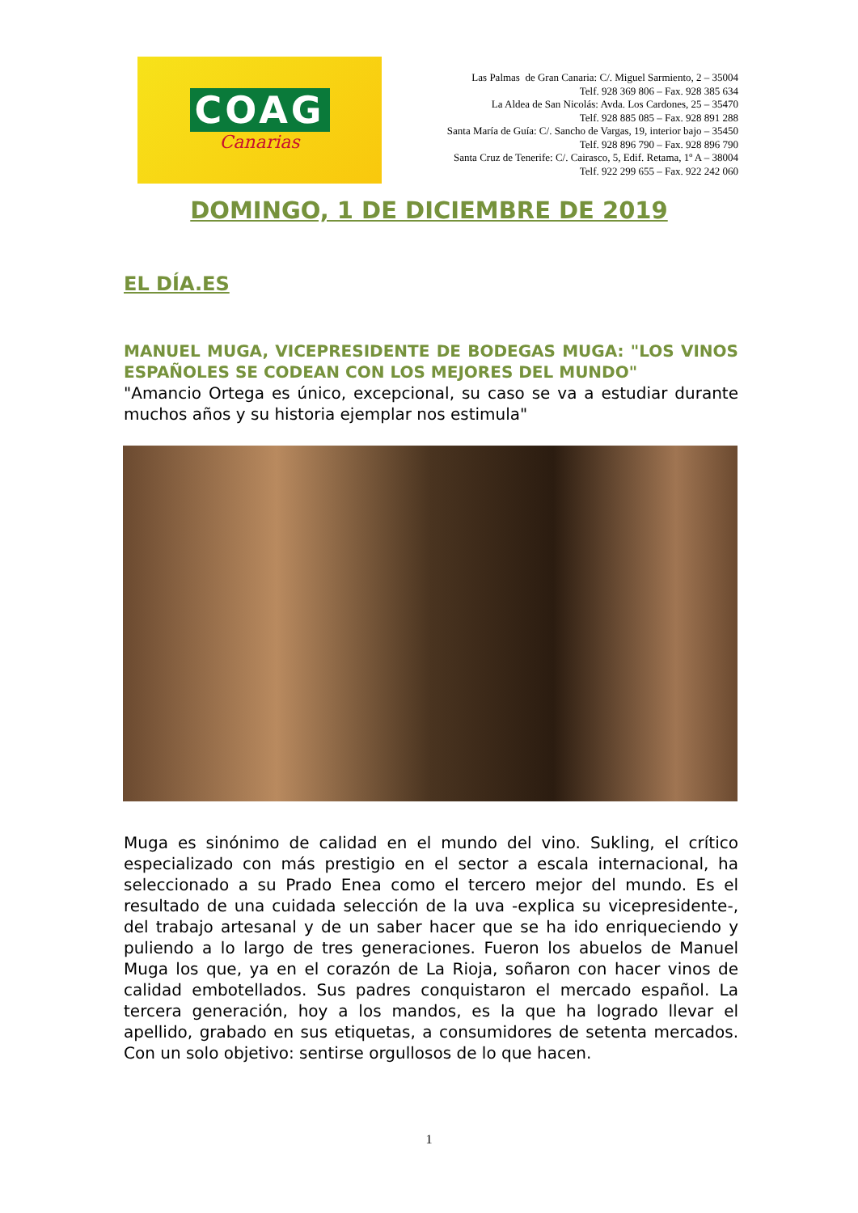COAG
Canarias
Las Palmas de Gran Canaria: C/. Miguel Sarmiento, 2 – 35004
Telf. 928 369 806 – Fax. 928 385 634
La Aldea de San Nicolás: Avda. Los Cardones, 25 – 35470
Telf. 928 885 085 – Fax. 928 891 288
Santa María de Guía: C/. Sancho de Vargas, 19, interior bajo – 35450
Telf. 928 896 790 – Fax. 928 896 790
Santa Cruz de Tenerife: C/. Cairasco, 5, Edif. Retama, 1º A – 38004
Telf. 922 299 655 – Fax. 922 242 060
DOMINGO, 1 DE DICIEMBRE DE 2019
EL DÍA.ES
MANUEL MUGA, VICEPRESIDENTE DE BODEGAS MUGA: "LOS VINOS ESPAÑOLES SE CODEAN CON LOS MEJORES DEL MUNDO"
"Amancio Ortega es único, excepcional, su caso se va a estudiar durante muchos años y su historia ejemplar nos estimula"
Muga es sinónimo de calidad en el mundo del vino. Sukling, el crítico especializado con más prestigio en el sector a escala internacional, ha seleccionado a su Prado Enea como el tercero mejor del mundo. Es el resultado de una cuidada selección de la uva -explica su vicepresidente-, del trabajo artesanal y de un saber hacer que se ha ido enriqueciendo y puliendo a lo largo de tres generaciones. Fueron los abuelos de Manuel Muga los que, ya en el corazón de La Rioja, soñaron con hacer vinos de calidad embotellados. Sus padres conquistaron el mercado español. La tercera generación, hoy a los mandos, es la que ha logrado llevar el apellido, grabado en sus etiquetas, a consumidores de setenta mercados. Con un solo objetivo: sentirse orgullosos de lo que hacen.
1